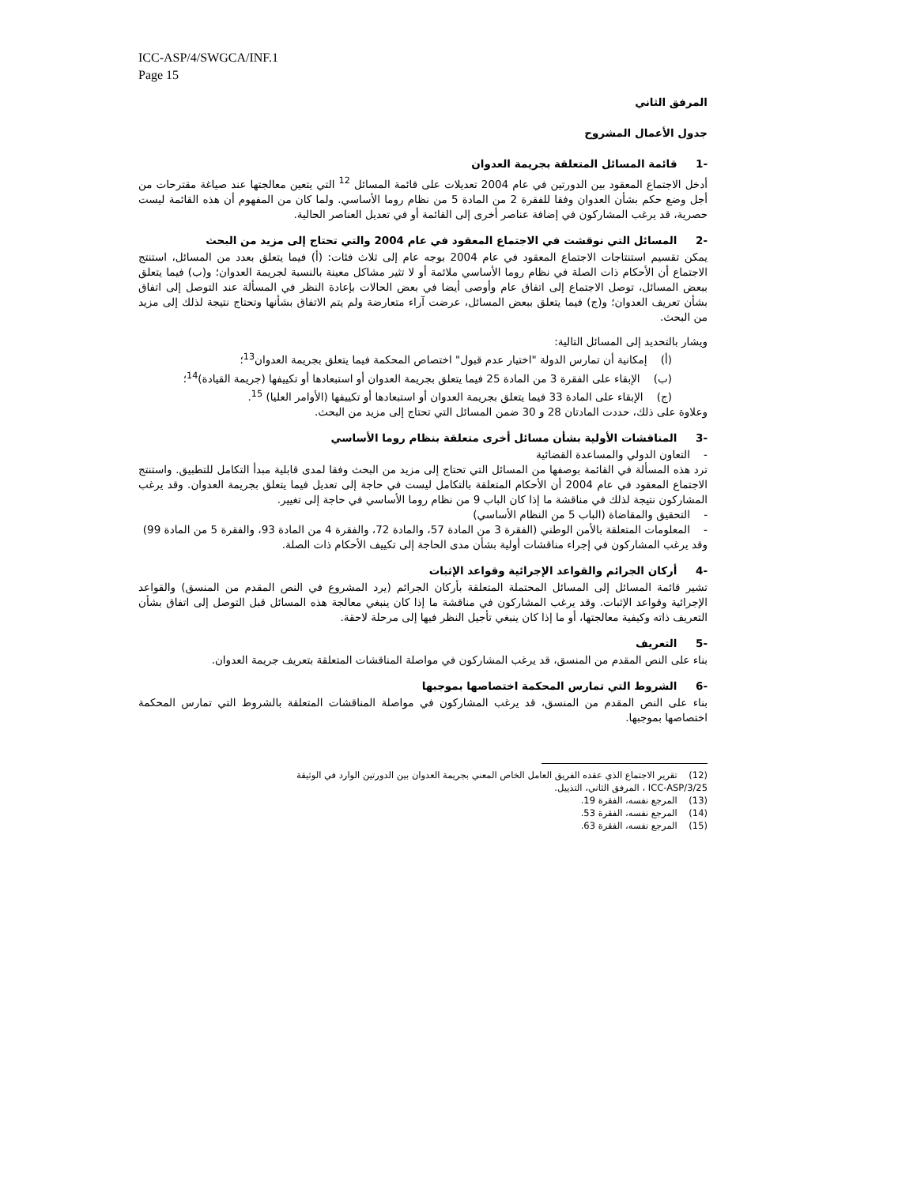ICC-ASP/4/SWGCA/INF.1
Page 15
المرفق الثاني
جدول الأعمال المشروح
-1 قائمة المسائل المتعلقة بجريمة العدوان
أدخل الاجتماع المعقود بين الدورتين في عام 2004 تعديلات على قائمة المسائل <sup>12</sup> التي يتعين معالجتها عند صياغة مقترحات من أجل وضع حكم بشأن العدوان وفقا للفقرة 2 من المادة 5 من نظام روما الأساسي. ولما كان من المفهوم أن هذه القائمة ليست حصرية، قد يرغب المشاركون في إضافة عناصر أخرى إلى القائمة أو في تعديل العناصر الحالية.
-2 المسائل التي نوقشت في الاجتماع المعقود في عام 2004 والتي تحتاج إلى مزيد من البحث
يمكن تقسيم استنتاجات الاجتماع المعقود في عام 2004 بوجه عام إلى ثلاث فئات: (أ) فيما يتعلق بعدد من المسائل، استنتج الاجتماع أن الأحكام ذات الصلة في نظام روما الأساسي ملائمة أو لا تثير مشاكل معينة بالنسبة لجريمة العدوان؛ و(ب) فيما يتعلق ببعض المسائل، توصل الاجتماع إلى اتفاق عام وأوصى أيضا في بعض الحالات بإعادة النظر في المسألة عند التوصل إلى اتفاق بشأن تعريف العدوان؛ و(ج) فيما يتعلق ببعض المسائل، عرضت آراء متعارضة ولم يتم الاتفاق بشأنها وتحتاج نتيجة لذلك إلى مزيد من البحث.
ويشار بالتحديد إلى المسائل التالية:
(أ) إمكانية أن تمارس الدولة "اختيار عدم قبول" اختصاص المحكمة فيما يتعلق بجريمة العدوان<sup>13</sup>؛
(ب) الإبقاء على الفقرة 3 من المادة 25 فيما يتعلق بجريمة العدوان أو استبعادها أو تكييفها (جريمة القيادة)<sup>14</sup>؛
(ج) الإبقاء على المادة 33 فيما يتعلق بجريمة العدوان أو استبعادها أو تكييفها (الأوامر العليا) <sup>15</sup>.
وعلاوة على ذلك، حددت المادتان 28 و 30 ضمن المسائل التي تحتاج إلى مزيد من البحث.
-3 المناقشات الأولية بشأن مسائل أخرى متعلقة بنظام روما الأساسي
- التعاون الدولي والمساعدة القضائية
ترد هذه المسألة في القائمة بوصفها من المسائل التي تحتاج إلى مزيد من البحث وفقا لمدى قابلية مبدأ التكامل للتطبيق. واستنتج الاجتماع المعقود في عام 2004 أن الأحكام المتعلقة بالتكامل ليست في حاجة إلى تعديل فيما يتعلق بجريمة العدوان. وقد يرغب المشاركون نتيجة لذلك في مناقشة ما إذا كان الباب 9 من نظام روما الأساسي في حاجة إلى تغيير.
- التحقيق والمقاضاة (الباب 5 من النظام الأساسي)
- المعلومات المتعلقة بالأمن الوطني (الفقرة 3 من المادة 57، والمادة 72، والفقرة 4 من المادة 93، والفقرة 5 من المادة 99)
وقد يرغب المشاركون في إجراء مناقشات أولية بشأن مدى الحاجة إلى تكييف الأحكام ذات الصلة.
-4 أركان الجرائم والقواعد الإجرائية وقواعد الإثبات
تشير قائمة المسائل إلى المسائل المحتملة المتعلقة بأركان الجرائم (يرد المشروع في النص المقدم من المنسق) والقواعد الإجرائية وقواعد الإثبات. وقد يرغب المشاركون في مناقشة ما إذا كان ينبغي معالجة هذه المسائل قبل التوصل إلى اتفاق بشأن التعريف ذاته وكيفية معالجتها، أو ما إذا كان ينبغي تأجيل النظر فيها إلى مرحلة لاحقة.
-5 التعريف
بناء على النص المقدم من المنسق، قد يرغب المشاركون في مواصلة المناقشات المتعلقة بتعريف جريمة العدوان.
-6 الشروط التي تمارس المحكمة اختصاصها بموجبها
بناء على النص المقدم من المنسق، قد يرغب المشاركون في مواصلة المناقشات المتعلقة بالشروط التي تمارس المحكمة اختصاصها بموجبها.
(12) تقرير الاجتماع الذي عقده الفريق العامل الخاص المعني بجريمة العدوان بين الدورتين الوارد في الوثيقة
ICC-ASP/3/25 ، المرفق الثاني، التذييل.
(13) المرجع نفسه، الفقرة 19.
(14) المرجع نفسه، الفقرة 53.
(15) المرجع نفسه، الفقرة 63.